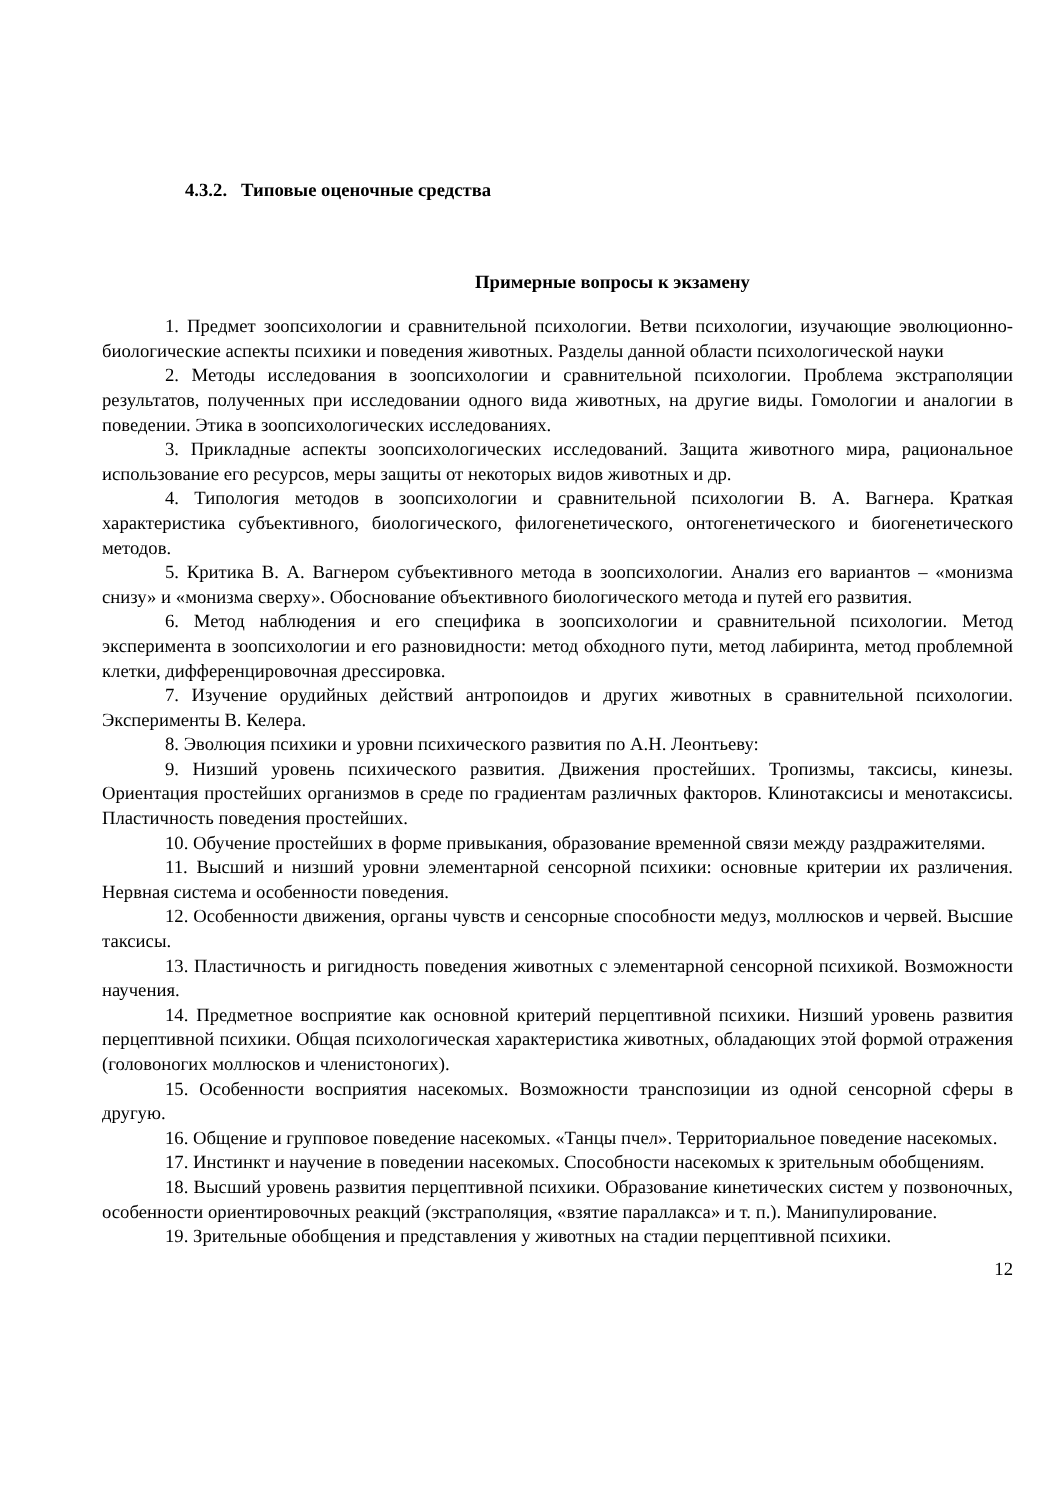4.3.2. Типовые оценочные средства
Примерные вопросы к экзамену
1. Предмет зоопсихологии и сравнительной психологии. Ветви психологии, изучающие эволюционно-биологические аспекты психики и поведения животных. Разделы данной области психологической науки
2. Методы исследования в зоопсихологии и сравнительной психологии. Проблема экстраполяции результатов, полученных при исследовании одного вида животных, на другие виды. Гомологии и аналогии в поведении. Этика в зоопсихологических исследованиях.
3. Прикладные аспекты зоопсихологических исследований. Защита животного мира, рациональное использование его ресурсов, меры защиты от некоторых видов животных и др.
4. Типология методов в зоопсихологии и сравнительной психологии В. А. Вагнера. Краткая характеристика субъективного, биологического, филогенетического, онтогенетического и биогенетического методов.
5. Критика В. А. Вагнером субъективного метода в зоопсихологии. Анализ его вариантов – «монизма снизу» и «монизма сверху». Обоснование объективного биологического метода и путей его развития.
6. Метод наблюдения и его специфика в зоопсихологии и сравнительной психологии. Метод эксперимента в зоопсихологии и его разновидности: метод обходного пути, метод лабиринта, метод проблемной клетки, дифференцировочная дрессировка.
7. Изучение орудийных действий антропоидов и других животных в сравнительной психологии. Эксперименты В. Келера.
8. Эволюция психики и уровни психического развития по А.Н. Леонтьеву:
9. Низший уровень психического развития. Движения простейших. Тропизмы, таксисы, кинезы. Ориентация простейших организмов в среде по градиентам различных факторов. Клинотаксисы и менотаксисы. Пластичность поведения простейших.
10. Обучение простейших в форме привыкания, образование временной связи между раздражителями.
11. Высший и низший уровни элементарной сенсорной психики: основные критерии их различения. Нервная система и особенности поведения.
12. Особенности движения, органы чувств и сенсорные способности медуз, моллюсков и червей. Высшие таксисы.
13. Пластичность и ригидность поведения животных с элементарной сенсорной психикой. Возможности научения.
14. Предметное восприятие как основной критерий перцептивной психики. Низший уровень развития перцептивной психики. Общая психологическая характеристика животных, обладающих этой формой отражения (головоногих моллюсков и членистоногих).
15. Особенности восприятия насекомых. Возможности транспозиции из одной сенсорной сферы в другую.
16. Общение и групповое поведение насекомых. «Танцы пчел». Территориальное поведение насекомых.
17. Инстинкт и научение в поведении насекомых. Способности насекомых к зрительным обобщениям.
18. Высший уровень развития перцептивной психики. Образование кинетических систем у позвоночных, особенности ориентировочных реакций (экстраполяция, «взятие параллакса» и т. п.). Манипулирование.
19. Зрительные обобщения и представления у животных на стадии перцептивной психики.
12